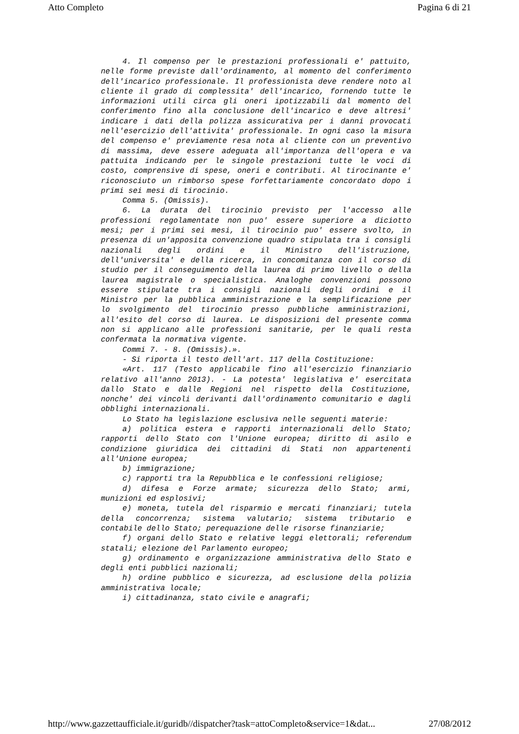Atto Completo Pagina 6 di 21
4. Il compenso per le prestazioni professionali e' pattuito, nelle forme previste dall'ordinamento, al momento del conferimento dell'incarico professionale. Il professionista deve rendere noto al cliente il grado di complessita' dell'incarico, fornendo tutte le informazioni utili circa gli oneri ipotizzabili dal momento del conferimento fino alla conclusione dell'incarico e deve altresi' indicare i dati della polizza assicurativa per i danni provocati nell'esercizio dell'attivita' professionale. In ogni caso la misura del compenso e' previamente resa nota al cliente con un preventivo di massima, deve essere adeguata all'importanza dell'opera e va pattuita indicando per le singole prestazioni tutte le voci di costo, comprensive di spese, oneri e contributi. Al tirocinante e' riconosciuto un rimborso spese forfettariamente concordato dopo i primi sei mesi di tirocinio.
Comma 5. (Omissis).
6. La durata del tirocinio previsto per l'accesso alle professioni regolamentate non puo' essere superiore a diciotto mesi; per i primi sei mesi, il tirocinio puo' essere svolto, in presenza di un'apposita convenzione quadro stipulata tra i consigli nazionali degli ordini e il Ministro dell'istruzione, dell'universita' e della ricerca, in concomitanza con il corso di studio per il conseguimento della laurea di primo livello o della laurea magistrale o specialistica. Analoghe convenzioni possono essere stipulate tra i consigli nazionali degli ordini e il Ministro per la pubblica amministrazione e la semplificazione per lo svolgimento del tirocinio presso pubbliche amministrazioni, all'esito del corso di laurea. Le disposizioni del presente comma non si applicano alle professioni sanitarie, per le quali resta confermata la normativa vigente.
Commi 7. - 8. (Omissis).».
- Si riporta il testo dell'art. 117 della Costituzione:
«Art. 117 (Testo applicabile fino all'esercizio finanziario relativo all'anno 2013). - La potesta' legislativa e' esercitata dallo Stato e dalle Regioni nel rispetto della Costituzione, nonche' dei vincoli derivanti dall'ordinamento comunitario e dagli obblighi internazionali.
Lo Stato ha legislazione esclusiva nelle seguenti materie:
a) politica estera e rapporti internazionali dello Stato; rapporti dello Stato con l'Unione europea; diritto di asilo e condizione giuridica dei cittadini di Stati non appartenenti all'Unione europea;
b) immigrazione;
c) rapporti tra la Repubblica e le confessioni religiose;
d) difesa e Forze armate; sicurezza dello Stato; armi, munizioni ed esplosivi;
e) moneta, tutela del risparmio e mercati finanziari; tutela della concorrenza; sistema valutario; sistema tributario e contabile dello Stato; perequazione delle risorse finanziarie;
f) organi dello Stato e relative leggi elettorali; referendum statali; elezione del Parlamento europeo;
g) ordinamento e organizzazione amministrativa dello Stato e degli enti pubblici nazionali;
h) ordine pubblico e sicurezza, ad esclusione della polizia amministrativa locale;
i) cittadinanza, stato civile e anagrafi;
http://www.gazzettaufficiale.it/guridb//dispatcher?task=attoCompleto&service=1&dat... 27/08/2012